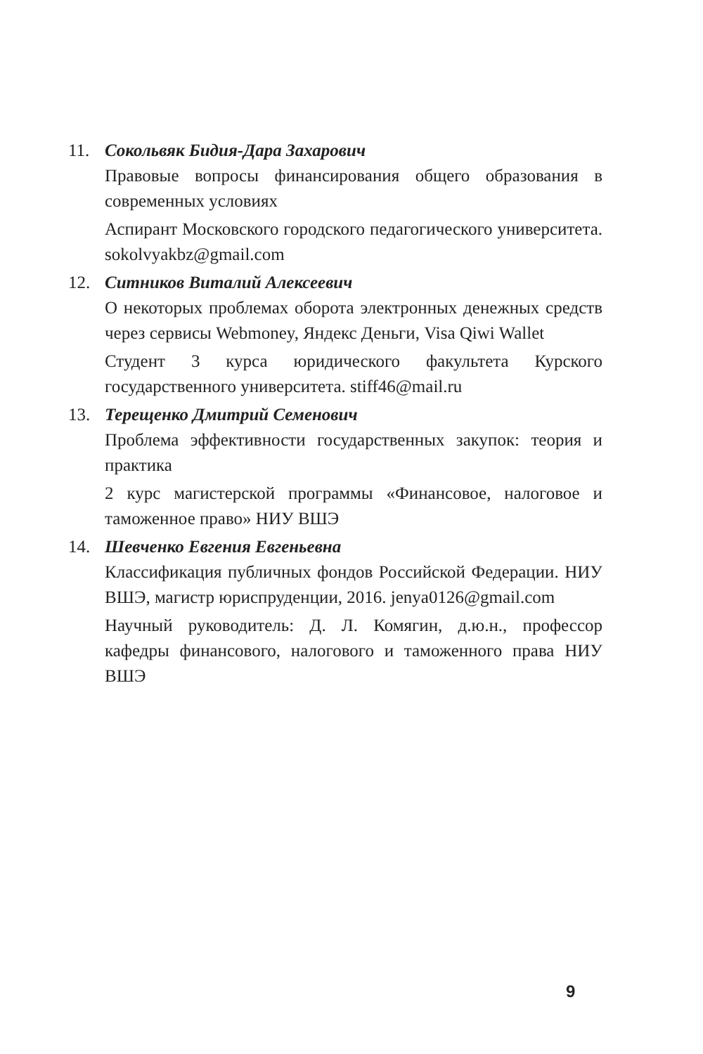11. Сокольвяк Бидия-Дара Захарович
Правовые вопросы финансирования общего образования в современных условиях
Аспирант Московского городского педагогического университета. sokolvyakbz@gmail.com
12. Ситников Виталий Алексеевич
О некоторых проблемах оборота электронных денежных средств через сервисы Webmoney, Яндекс Деньги, Visa Qiwi Wallet
Студент 3 курса юридического факультета Курского государственного университета. stiff46@mail.ru
13. Терещенко Дмитрий Семенович
Проблема эффективности государственных закупок: теория и практика
2 курс магистерской программы «Финансовое, налоговое и таможенное право» НИУ ВШЭ
14. Шевченко Евгения Евгеньевна
Классификация публичных фондов Российской Федерации. НИУ ВШЭ, магистр юриспруденции, 2016. jenya0126@gmail.com
Научный руководитель: Д. Л. Комягин, д.ю.н., профессор кафедры финансового, налогового и таможенного права НИУ ВШЭ
9